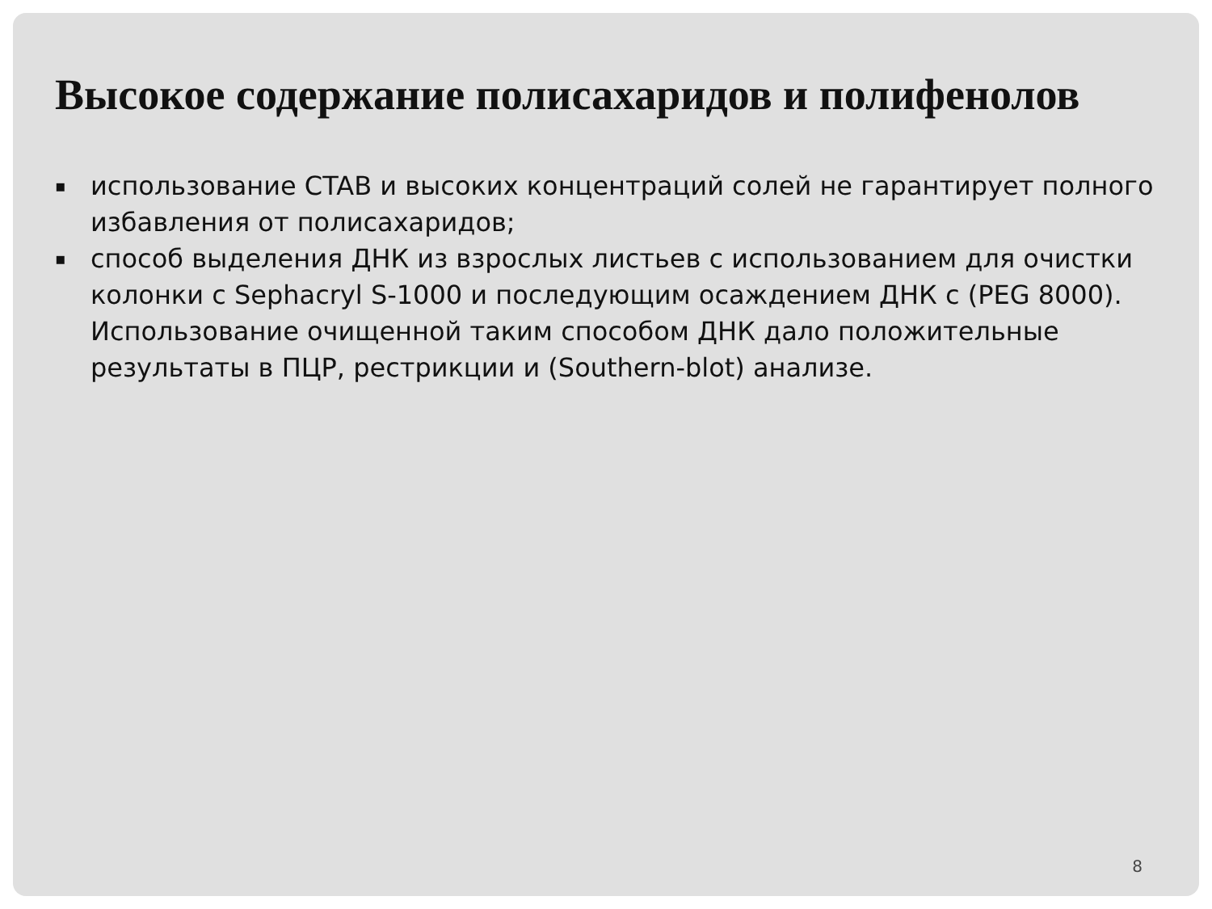Высокое содержание полисахаридов и полифенолов
▪ использование CTAB и высоких концентраций солей не гарантирует полного избавления от полисахаридов;
▪ способ выделения ДНК из взрослых листьев с использованием для очистки колонки с Sephacryl S-1000 и последующим осаждением ДНК с (PEG 8000). Использование очищенной таким способом ДНК дало положительные результаты в ПЦР, рестрикции и (Southern-blot) анализе.
8